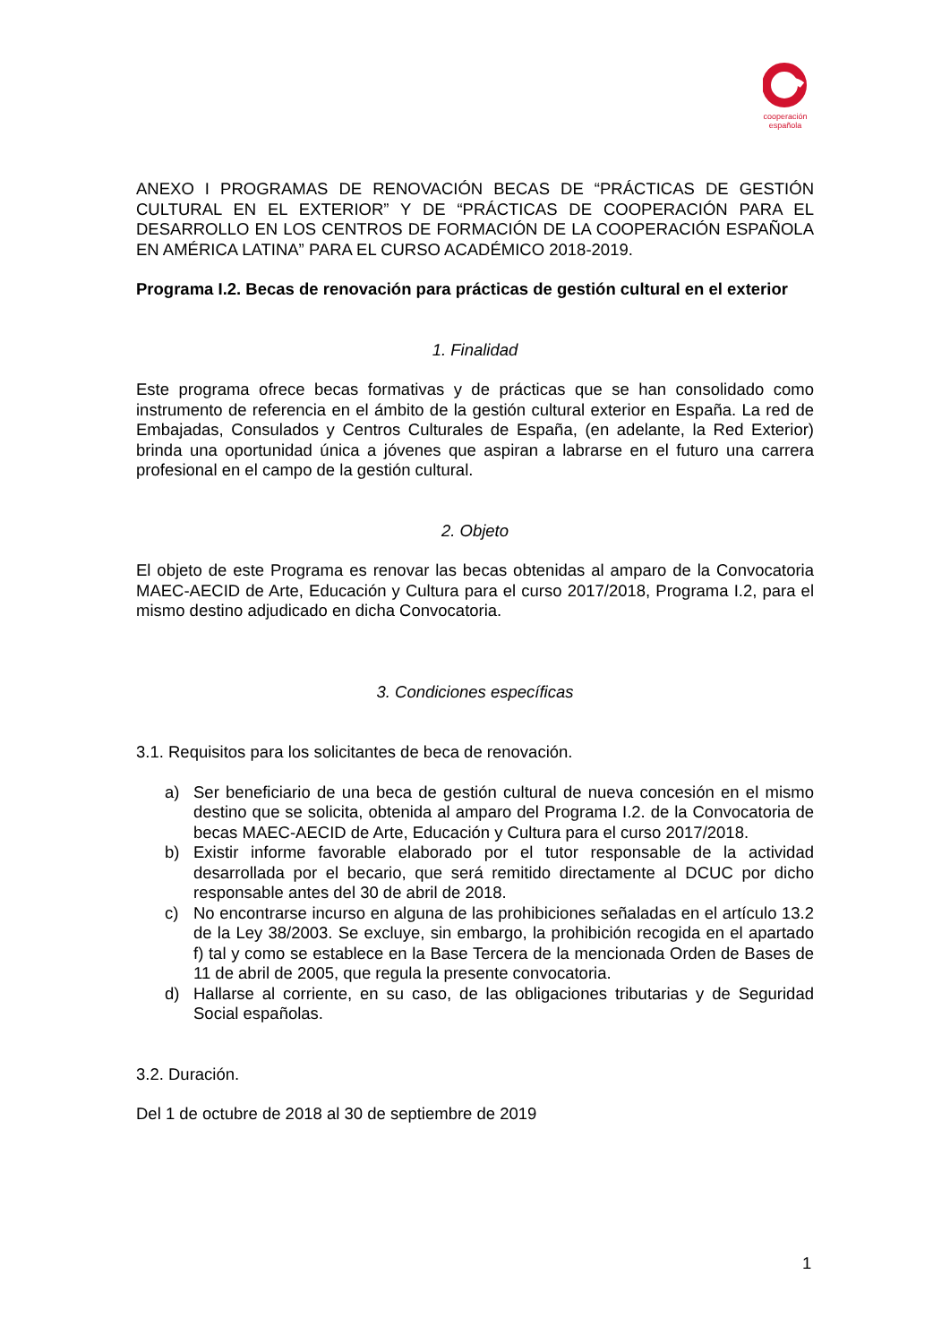cooperación
española
ANEXO I PROGRAMAS DE RENOVACIÓN BECAS DE “PRÁCTICAS DE GESTIÓN CULTURAL EN EL EXTERIOR” Y DE “PRÁCTICAS DE COOPERACIÓN PARA EL DESARROLLO EN LOS CENTROS DE FORMACIÓN DE LA COOPERACIÓN ESPAÑOLA EN AMÉRICA LATINA” PARA EL CURSO ACADÉMICO 2018-2019.
Programa I.2. Becas de renovación para prácticas de gestión cultural en el exterior
1. Finalidad
Este programa ofrece becas formativas y de prácticas que se han consolidado como instrumento de referencia en el ámbito de la gestión cultural exterior en España. La red de Embajadas, Consulados y Centros Culturales de España, (en adelante, la Red Exterior) brinda una oportunidad única a jóvenes que aspiran a labrarse en el futuro una carrera profesional en el campo de la gestión cultural.
2. Objeto
El objeto de este Programa es renovar las becas obtenidas al amparo de la Convocatoria MAEC-AECID de Arte, Educación y Cultura para el curso 2017/2018, Programa I.2, para el mismo destino adjudicado en dicha Convocatoria.
3. Condiciones específicas
3.1. Requisitos para los solicitantes de beca de renovación.
a) Ser beneficiario de una beca de gestión cultural de nueva concesión en el mismo destino que se solicita, obtenida al amparo del Programa I.2. de la Convocatoria de becas MAEC-AECID de Arte, Educación y Cultura para el curso 2017/2018.
b) Existir informe favorable elaborado por el tutor responsable de la actividad desarrollada por el becario, que será remitido directamente al DCUC por dicho responsable antes del 30 de abril de 2018.
c) No encontrarse incurso en alguna de las prohibiciones señaladas en el artículo 13.2 de la Ley 38/2003. Se excluye, sin embargo, la prohibición recogida en el apartado f) tal y como se establece en la Base Tercera de la mencionada Orden de Bases de 11 de abril de 2005, que regula la presente convocatoria.
d) Hallarse al corriente, en su caso, de las obligaciones tributarias y de Seguridad Social españolas.
3.2. Duración.
Del 1 de octubre de 2018 al 30 de septiembre de 2019
1